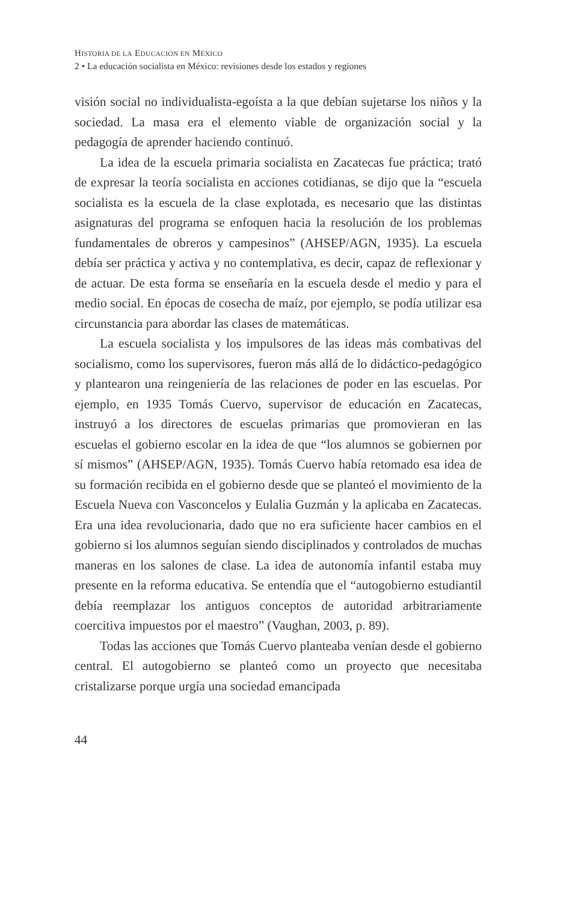HISTORIA DE LA EDUCACIÓN EN MÉXICO
2 • La educación socialista en México: revisiones desde los estados y regiones
visión social no individualista-egoísta a la que debían sujetarse los niños y la sociedad. La masa era el elemento viable de organización social y la pedagogía de aprender haciendo continuó.
La idea de la escuela primaria socialista en Zacatecas fue práctica; trató de expresar la teoría socialista en acciones cotidianas, se dijo que la “escuela socialista es la escuela de la clase explotada, es necesario que las distintas asignaturas del programa se enfoquen hacia la resolución de los problemas fundamentales de obreros y campesinos” (AHSEP/AGN, 1935). La escuela debía ser práctica y activa y no contemplativa, es decir, capaz de reflexionar y de actuar. De esta forma se enseñaría en la escuela desde el medio y para el medio social. En épocas de cosecha de maíz, por ejemplo, se podía utilizar esa circunstancia para abordar las clases de matemáticas.
La escuela socialista y los impulsores de las ideas más combativas del socialismo, como los supervisores, fueron más allá de lo didáctico-pedagógico y plantearon una reingeniería de las relaciones de poder en las escuelas. Por ejemplo, en 1935 Tomás Cuervo, supervisor de educación en Zacatecas, instruyó a los directores de escuelas primarias que promovieran en las escuelas el gobierno escolar en la idea de que “los alumnos se gobiernen por sí mismos” (AHSEP/AGN, 1935). Tomás Cuervo había retomado esa idea de su formación recibida en el gobierno desde que se planteó el movimiento de la Escuela Nueva con Vasconcelos y Eulalia Guzmán y la aplicaba en Zacatecas. Era una idea revolucionaria, dado que no era suficiente hacer cambios en el gobierno si los alumnos seguían siendo disciplinados y controlados de muchas maneras en los salones de clase. La idea de autonomía infantil estaba muy presente en la reforma educativa. Se entendía que el “autogobierno estudiantil debía reemplazar los antiguos conceptos de autoridad arbitrariamente coercitiva impuestos por el maestro” (Vaughan, 2003, p. 89).
Todas las acciones que Tomás Cuervo planteaba venían desde el gobierno central. El autogobierno se planteó como un proyecto que necesitaba cristalizarse porque urgía una sociedad emancipada
44